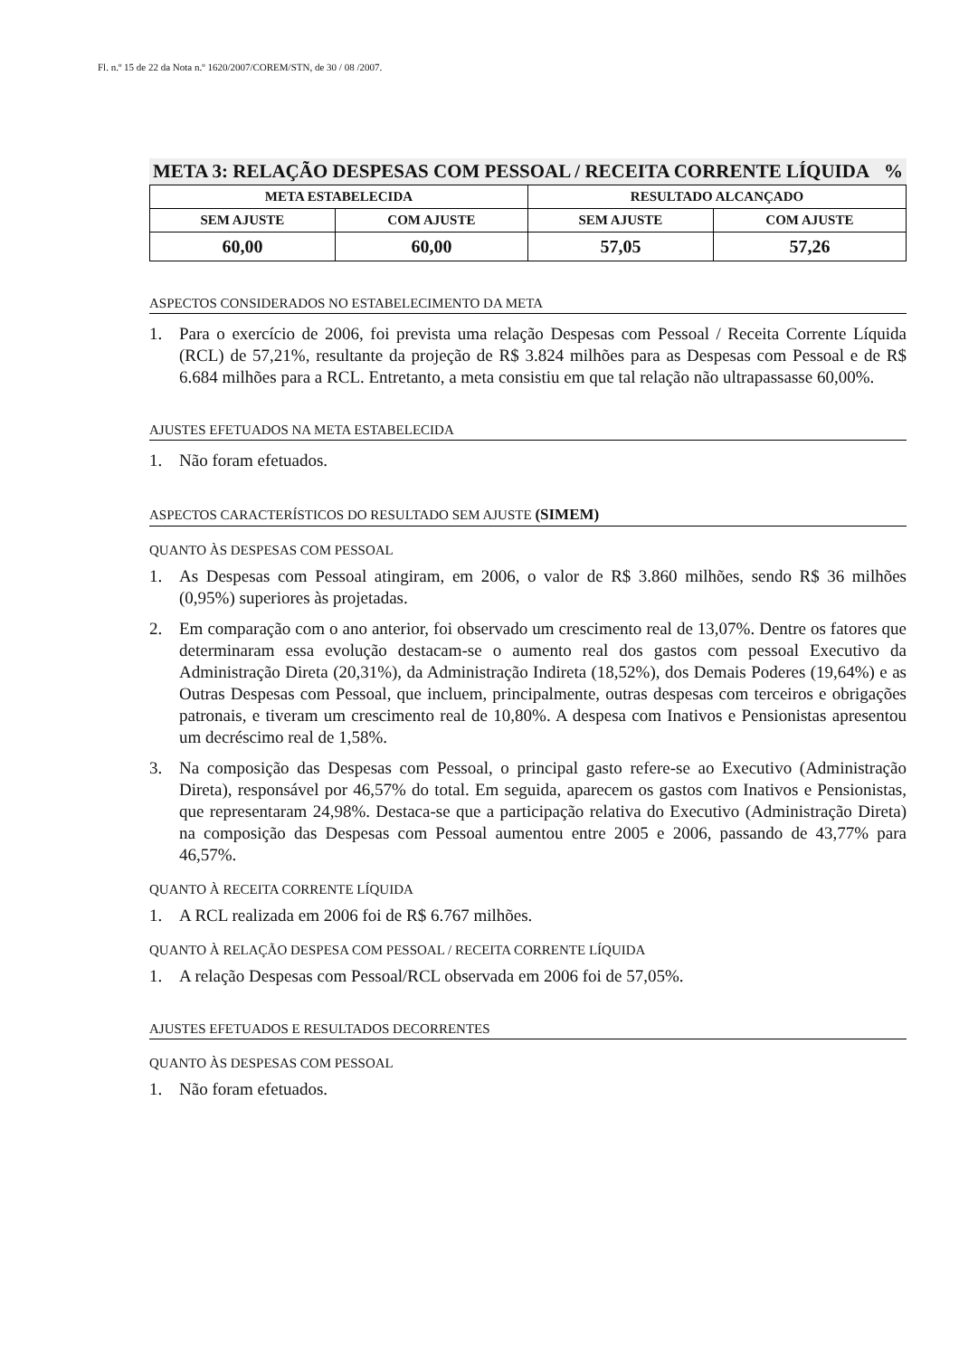Fl. n.º 15 de 22 da Nota n.º 1620/2007/COREM/STN, de 30 / 08 /2007.
META 3: RELAÇÃO DESPESAS COM PESSOAL / RECEITA CORRENTE LÍQUIDA%
| META ESTABELECIDA | | RESULTADO ALCANÇADO | |
| --- | --- | --- | --- |
| SEM AJUSTE | COM AJUSTE | SEM AJUSTE | COM AJUSTE |
| 60,00 | 60,00 | 57,05 | 57,26 |
ASPECTOS CONSIDERADOS NO ESTABELECIMENTO DA META
1. Para o exercício de 2006, foi prevista uma relação Despesas com Pessoal / Receita Corrente Líquida (RCL) de 57,21%, resultante da projeção de R$ 3.824 milhões para as Despesas com Pessoal e de R$ 6.684 milhões para a RCL. Entretanto, a meta consistiu em que tal relação não ultrapassasse 60,00%.
AJUSTES EFETUADOS NA META ESTABELECIDA
1. Não foram efetuados.
ASPECTOS CARACTERÍSTICOS DO RESULTADO SEM AJUSTE (SIMEM)
QUANTO ÀS DESPESAS COM PESSOAL
1. As Despesas com Pessoal atingiram, em 2006, o valor de R$ 3.860 milhões, sendo R$ 36 milhões (0,95%) superiores às projetadas.
2. Em comparação com o ano anterior, foi observado um crescimento real de 13,07%. Dentre os fatores que determinaram essa evolução destacam-se o aumento real dos gastos com pessoal Executivo da Administração Direta (20,31%), da Administração Indireta (18,52%), dos Demais Poderes (19,64%) e as Outras Despesas com Pessoal, que incluem, principalmente, outras despesas com terceiros e obrigações patronais, e tiveram um crescimento real de 10,80%. A despesa com Inativos e Pensionistas apresentou um decréscimo real de 1,58%.
3. Na composição das Despesas com Pessoal, o principal gasto refere-se ao Executivo (Administração Direta), responsável por 46,57% do total. Em seguida, aparecem os gastos com Inativos e Pensionistas, que representaram 24,98%. Destaca-se que a participação relativa do Executivo (Administração Direta) na composição das Despesas com Pessoal aumentou entre 2005 e 2006, passando de 43,77% para 46,57%.
QUANTO À RECEITA CORRENTE LÍQUIDA
1. A RCL realizada em 2006 foi de R$ 6.767 milhões.
QUANTO À RELAÇÃO DESPESA COM PESSOAL / RECEITA CORRENTE LÍQUIDA
1. A relação Despesas com Pessoal/RCL observada em 2006 foi de 57,05%.
AJUSTES EFETUADOS E RESULTADOS DECORRENTES
QUANTO ÀS DESPESAS COM PESSOAL
1. Não foram efetuados.